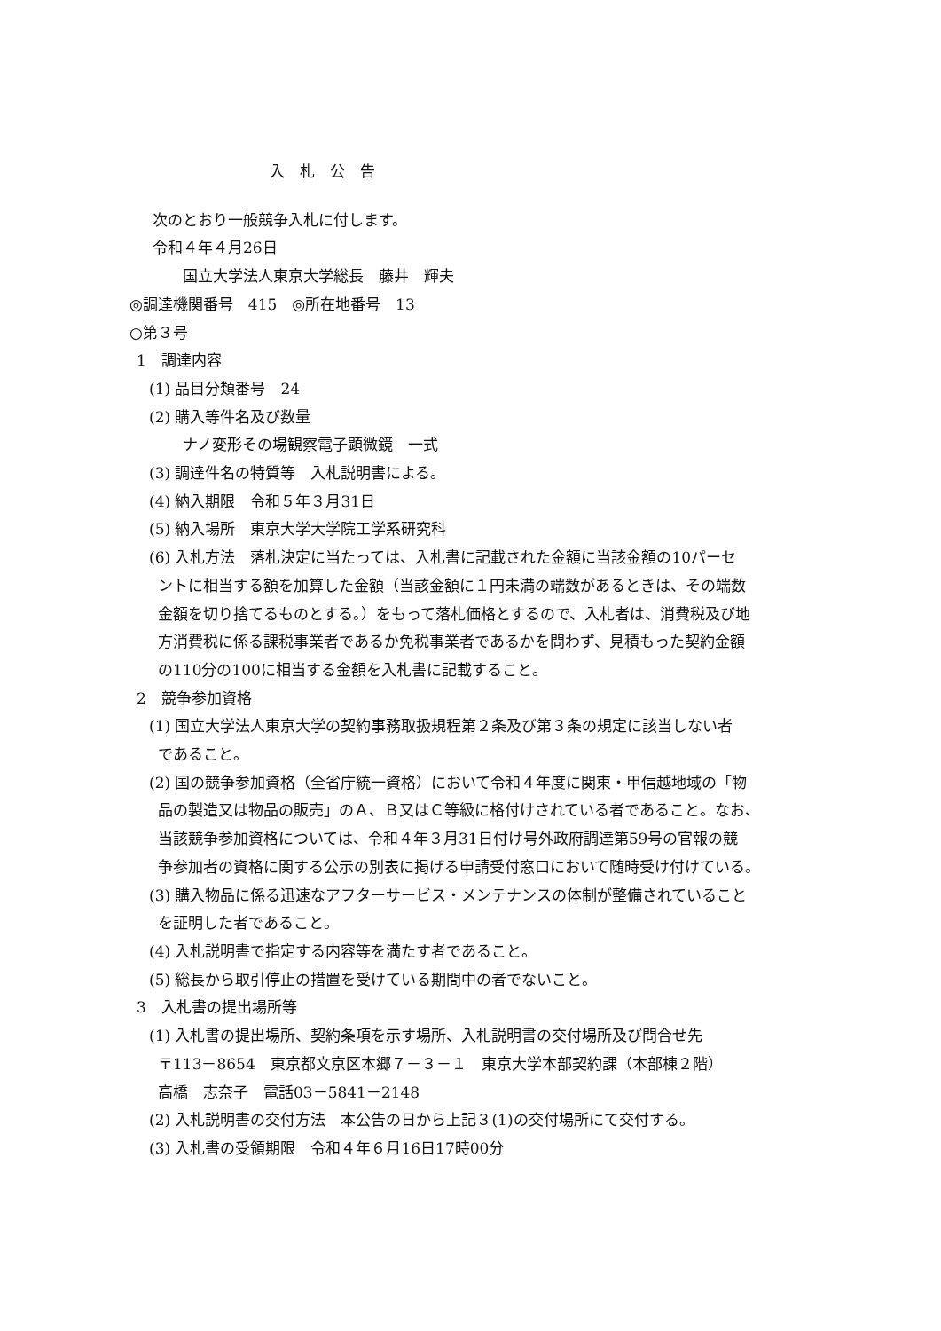入　札　公　告
次のとおり一般競争入札に付します。
令和４年４月26日
国立大学法人東京大学総長　藤井　輝夫
◎調達機関番号　415　◎所在地番号　13
○第３号
1　調達内容
(1) 品目分類番号　24
(2) 購入等件名及び数量
ナノ変形その場観察電子顕微鏡　一式
(3) 調達件名の特質等　入札説明書による。
(4) 納入期限　令和５年３月31日
(5) 納入場所　東京大学大学院工学系研究科
(6) 入札方法　落札決定に当たっては、入札書に記載された金額に当該金額の10パーセ
ントに相当する額を加算した金額（当該金額に１円未満の端数があるときは、その端数
金額を切り捨てるものとする。）をもって落札価格とするので、入札者は、消費税及び地
方消費税に係る課税事業者であるか免税事業者であるかを問わず、見積もった契約金額
の110分の100に相当する金額を入札書に記載すること。
2　競争参加資格
(1) 国立大学法人東京大学の契約事務取扱規程第２条及び第３条の規定に該当しない者
であること。
(2) 国の競争参加資格（全省庁統一資格）において令和４年度に関東・甲信越地域の「物
品の製造又は物品の販売」のＡ、Ｂ又はＣ等級に格付けされている者であること。なお、
当該競争参加資格については、令和４年３月31日付け号外政府調達第59号の官報の競
争参加者の資格に関する公示の別表に掲げる申請受付窓口において随時受け付けている。
(3) 購入物品に係る迅速なアフターサービス・メンテナンスの体制が整備されていること
を証明した者であること。
(4) 入札説明書で指定する内容等を満たす者であること。
(5) 総長から取引停止の措置を受けている期間中の者でないこと。
3　入札書の提出場所等
(1) 入札書の提出場所、契約条項を示す場所、入札説明書の交付場所及び問合せ先
〒113－8654　東京都文京区本郷７－３－１　東京大学本部契約課（本部棟２階）
高橋　志奈子　電話03－5841－2148
(2) 入札説明書の交付方法　本公告の日から上記３(1)の交付場所にて交付する。
(3) 入札書の受領期限　令和４年６月16日17時00分